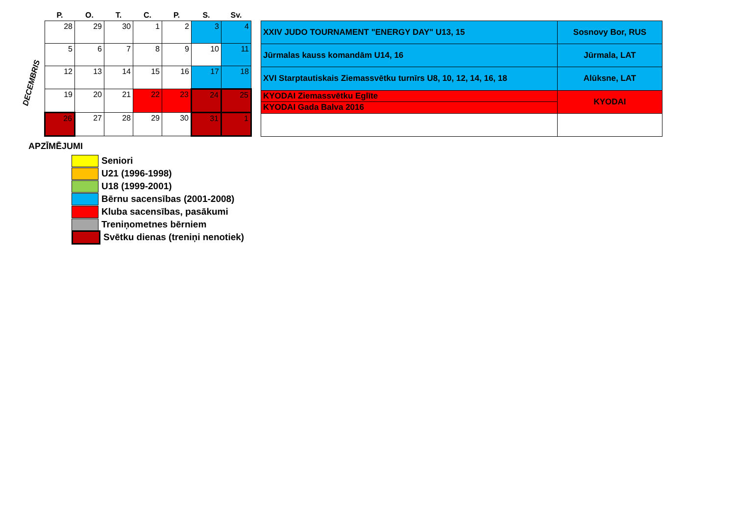DECEMBRIS
| P. | O. | T. | C. | P. | S. | Sv. |
| --- | --- | --- | --- | --- | --- | --- |
| 28 | 29 | 30 | 1 | 2 | 3 | 4 |
| 5 | 6 | 7 | 8 | 9 | 10 | 11 |
| 12 | 13 | 14 | 15 | 16 | 17 | 18 |
| 19 | 20 | 21 | 22 | 23 | 24 | 25 |
| 26 | 27 | 28 | 29 | 30 | 31 | 1 |
| XXIV JUDO TOURNAMENT "ENERGY DAY" U13, 15 | Sosnovy Bor, RUS |
| Jūrmalas kauss komandām U14, 16 | Jūrmala, LAT |
| XVI Starptautiskais Ziemassvētku turnīrs U8, 10, 12, 14, 16, 18 | Alūksne, LAT |
| KYODAI Ziemassvētku Eglīte | KYODAI |
| KYODAI Gada Balva 2016 | |
APZĪMĒJUMI
Seniori
U21 (1996-1998)
U18 (1999-2001)
Bērnu sacensības (2001-2008)
Kluba sacensības, pasākumi
Treniņometnes bērniem
Svētku dienas (treniņi nenotiek)